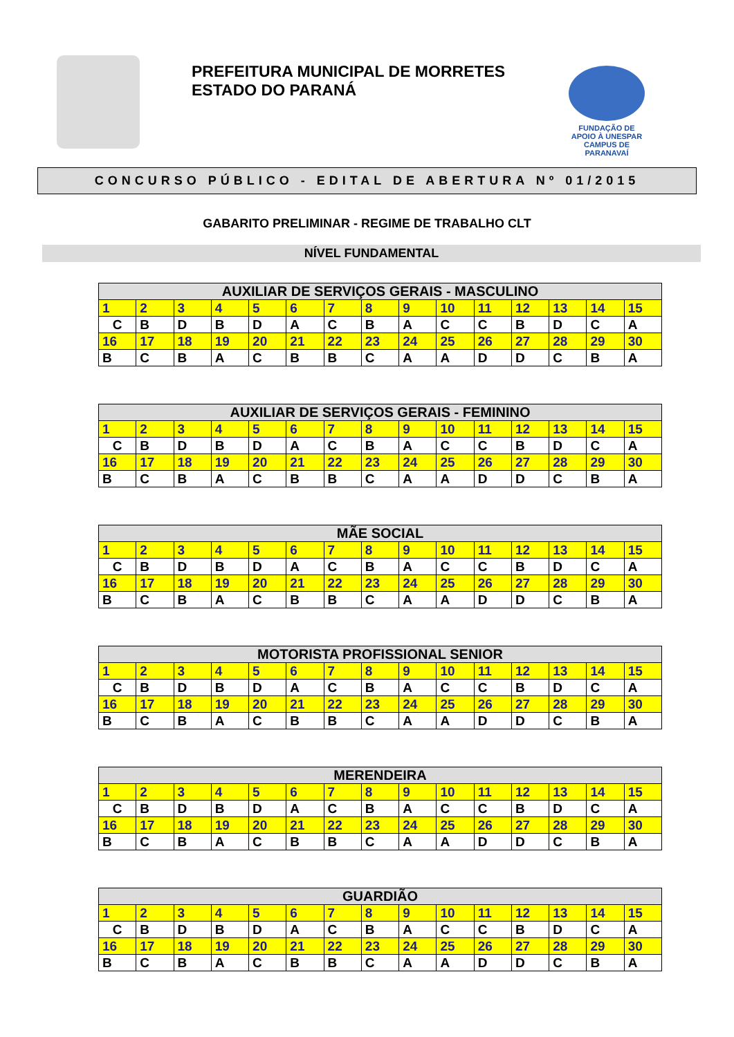PREFEITURA MUNICIPAL DE MORRETES
ESTADO DO PARANÁ
FUNDAÇÃO DE
APOIO À UNESPAR
CAMPUS DE PARANAVAÍ
CONCURSO PÚBLICO - EDITAL DE ABERTURA Nº 01/2015
GABARITO PRELIMINAR - REGIME DE TRABALHO CLT
NÍVEL FUNDAMENTAL
| AUXILIAR DE SERVIÇOS GERAIS - MASCULINO | | | | | | | | | | | | | | |
| --- | --- | --- | --- | --- | --- | --- | --- | --- | --- | --- | --- | --- | --- | --- |
| 1 | 2 | 3 | 4 | 5 | 6 | 7 | 8 | 9 | 10 | 11 | 12 | 13 | 14 | 15 |
| C | B | D | B | D | A | C | B | A | C | C | B | D | C | A |
| 16 | 17 | 18 | 19 | 20 | 21 | 22 | 23 | 24 | 25 | 26 | 27 | 28 | 29 | 30 |
| B | C | B | A | C | B | B | C | A | A | D | D | C | B | A |
| AUXILIAR DE SERVIÇOS GERAIS - FEMININO | | | | | | | | | | | | | | |
| --- | --- | --- | --- | --- | --- | --- | --- | --- | --- | --- | --- | --- | --- | --- |
| 1 | 2 | 3 | 4 | 5 | 6 | 7 | 8 | 9 | 10 | 11 | 12 | 13 | 14 | 15 |
| C | B | D | B | D | A | C | B | A | C | C | B | D | C | A |
| 16 | 17 | 18 | 19 | 20 | 21 | 22 | 23 | 24 | 25 | 26 | 27 | 28 | 29 | 30 |
| B | C | B | A | C | B | B | C | A | A | D | D | C | B | A |
| MÃE SOCIAL | | | | | | | | | | | | | | |
| --- | --- | --- | --- | --- | --- | --- | --- | --- | --- | --- | --- | --- | --- | --- |
| 1 | 2 | 3 | 4 | 5 | 6 | 7 | 8 | 9 | 10 | 11 | 12 | 13 | 14 | 15 |
| C | B | D | B | D | A | C | B | A | C | C | B | D | C | A |
| 16 | 17 | 18 | 19 | 20 | 21 | 22 | 23 | 24 | 25 | 26 | 27 | 28 | 29 | 30 |
| B | C | B | A | C | B | B | C | A | A | D | D | C | B | A |
| MOTORISTA PROFISSIONAL SENIOR | | | | | | | | | | | | | | |
| --- | --- | --- | --- | --- | --- | --- | --- | --- | --- | --- | --- | --- | --- | --- |
| 1 | 2 | 3 | 4 | 5 | 6 | 7 | 8 | 9 | 10 | 11 | 12 | 13 | 14 | 15 |
| C | B | D | B | D | A | C | B | A | C | C | B | D | C | A |
| 16 | 17 | 18 | 19 | 20 | 21 | 22 | 23 | 24 | 25 | 26 | 27 | 28 | 29 | 30 |
| B | C | B | A | C | B | B | C | A | A | D | D | C | B | A |
| MERENDEIRA | | | | | | | | | | | | | | |
| --- | --- | --- | --- | --- | --- | --- | --- | --- | --- | --- | --- | --- | --- | --- |
| 1 | 2 | 3 | 4 | 5 | 6 | 7 | 8 | 9 | 10 | 11 | 12 | 13 | 14 | 15 |
| C | B | D | B | D | A | C | B | A | C | C | B | D | C | A |
| 16 | 17 | 18 | 19 | 20 | 21 | 22 | 23 | 24 | 25 | 26 | 27 | 28 | 29 | 30 |
| B | C | B | A | C | B | B | C | A | A | D | D | C | B | A |
| GUARDIÃO | | | | | | | | | | | | | | |
| --- | --- | --- | --- | --- | --- | --- | --- | --- | --- | --- | --- | --- | --- | --- |
| 1 | 2 | 3 | 4 | 5 | 6 | 7 | 8 | 9 | 10 | 11 | 12 | 13 | 14 | 15 |
| C | B | D | B | D | A | C | B | A | C | C | B | D | C | A |
| 16 | 17 | 18 | 19 | 20 | 21 | 22 | 23 | 24 | 25 | 26 | 27 | 28 | 29 | 30 |
| B | C | B | A | C | B | B | C | A | A | D | D | C | B | A |